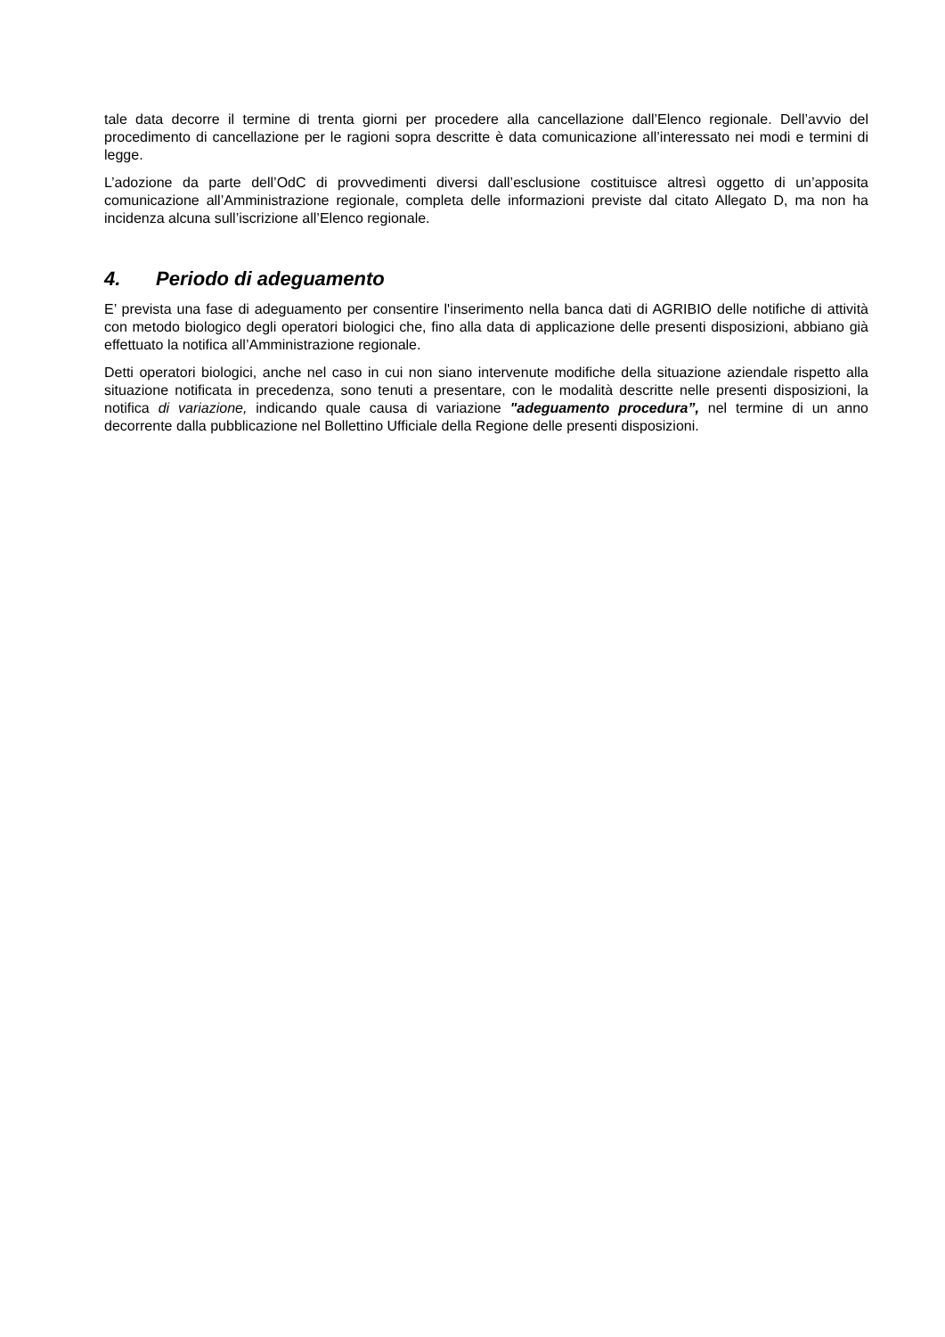tale data decorre il termine di trenta giorni per procedere alla cancellazione dall’Elenco regionale. Dell’avvio del procedimento di cancellazione per le ragioni sopra descritte è data comunicazione all’interessato nei modi e termini di legge.
L’adozione da parte dell’OdC di provvedimenti diversi dall’esclusione costituisce altresì oggetto di un’apposita comunicazione all’Amministrazione regionale, completa delle informazioni previste dal citato Allegato D, ma non ha incidenza alcuna sull’iscrizione all’Elenco regionale.
4. Periodo di adeguamento
E’ prevista una fase di adeguamento per consentire l'inserimento nella banca dati di AGRIBIO delle notifiche di attività con metodo biologico degli operatori biologici che, fino alla data di applicazione delle presenti disposizioni, abbiano già effettuato la notifica all’Amministrazione regionale.
Detti operatori biologici, anche nel caso in cui non siano intervenute modifiche della situazione aziendale rispetto alla situazione notificata in precedenza, sono tenuti a presentare, con le modalità descritte nelle presenti disposizioni, la notifica di variazione, indicando quale causa di variazione "adeguamento procedura”, nel termine di un anno decorrente dalla pubblicazione nel Bollettino Ufficiale della Regione delle presenti disposizioni.